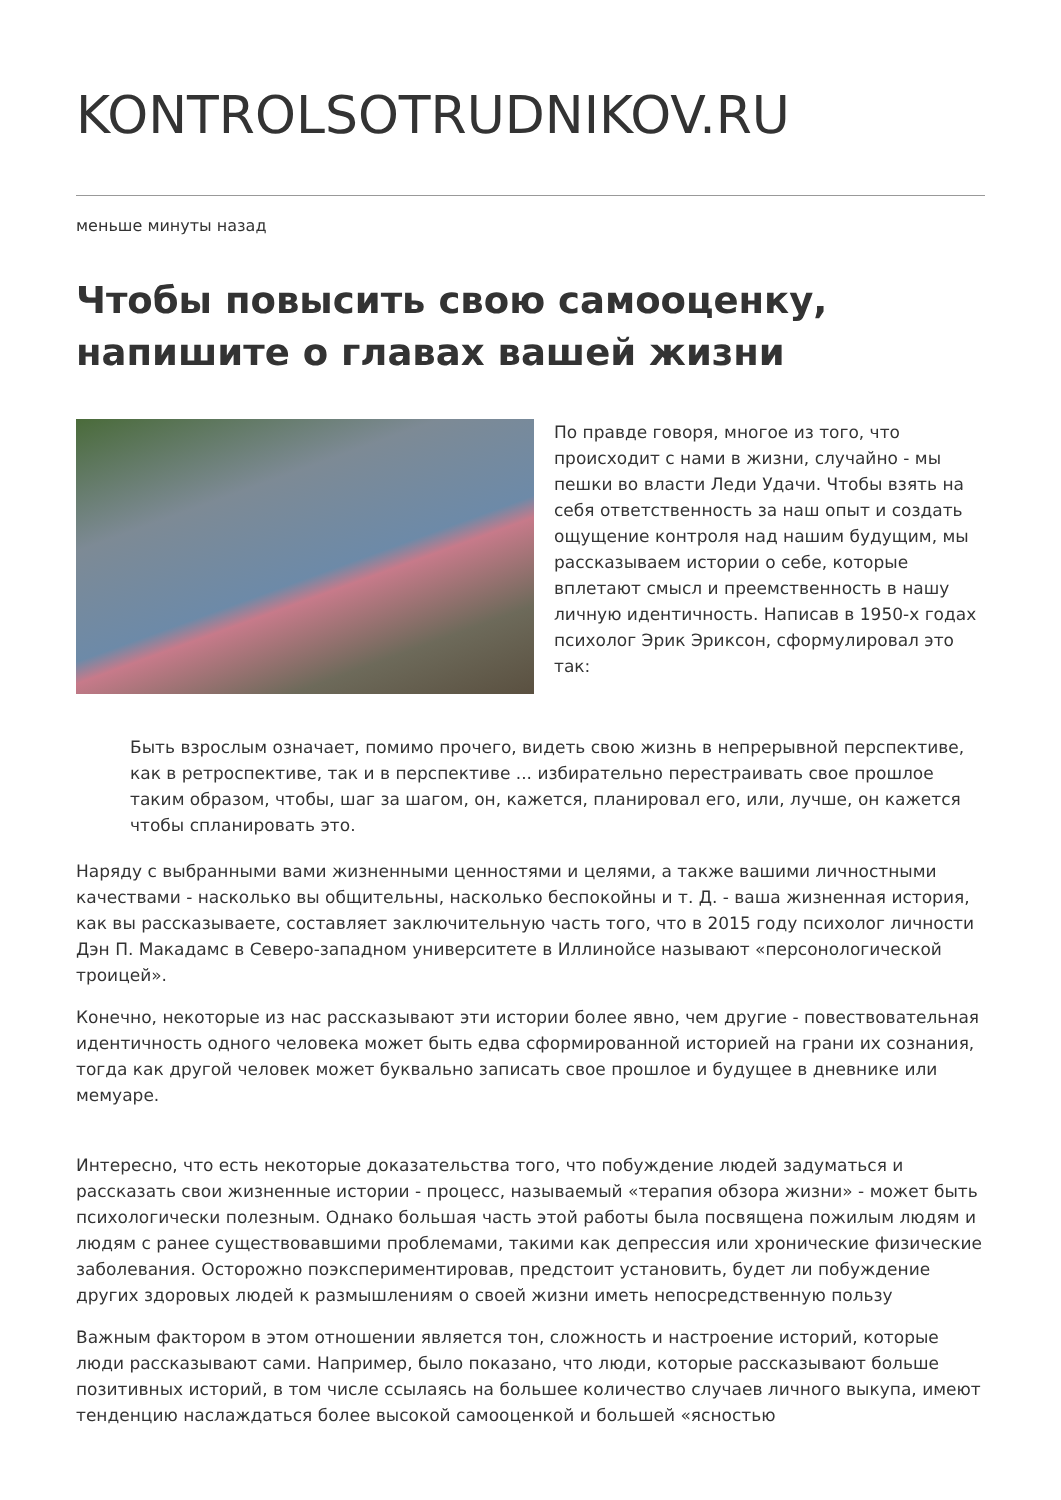KONTROLSOTRUDNIKOV.RU
меньше минуты назад
Чтобы повысить свою самооценку, напишите о главах вашей жизни
По правде говоря, многое из того, что происходит с нами в жизни, случайно - мы пешки во власти Леди Удачи. Чтобы взять на себя ответственность за наш опыт и создать ощущение контроля над нашим будущим, мы рассказываем истории о себе, которые вплетают смысл и преемственность в нашу личную идентичность. Написав в 1950-х годах психолог Эрик Эриксон, сформулировал это так:
Быть взрослым означает, помимо прочего, видеть свою жизнь в непрерывной перспективе, как в ретроспективе, так и в перспективе ... избирательно перестраивать свое прошлое таким образом, чтобы, шаг за шагом, он, кажется, планировал его, или, лучше, он кажется чтобы спланировать это.
Наряду с выбранными вами жизненными ценностями и целями, а также вашими личностными качествами - насколько вы общительны, насколько беспокойны и т. Д. - ваша жизненная история, как вы рассказываете, составляет заключительную часть того, что в 2015 году психолог личности Дэн П. Макадамс в Северо-западном университете в Иллинойсе называют «персонологической троицей».
Конечно, некоторые из нас рассказывают эти истории более явно, чем другие - повествовательная идентичность одного человека может быть едва сформированной историей на грани их сознания, тогда как другой человек может буквально записать свое прошлое и будущее в дневнике или мемуаре.
Интересно, что есть некоторые доказательства того, что побуждение людей задуматься и рассказать свои жизненные истории - процесс, называемый «терапия обзора жизни» - может быть психологически полезным. Однако большая часть этой работы была посвящена пожилым людям и людям с ранее существовавшими проблемами, такими как депрессия или хронические физические заболевания. Осторожно поэкспериментировав, предстоит установить, будет ли побуждение других здоровых людей к размышлениям о своей жизни иметь непосредственную пользу
Важным фактором в этом отношении является тон, сложность и настроение историй, которые люди рассказывают сами. Например, было показано, что люди, которые рассказывают больше позитивных историй, в том числе ссылаясь на большее количество случаев личного выкупа, имеют тенденцию наслаждаться более высокой самооценкой и большей «ясностью